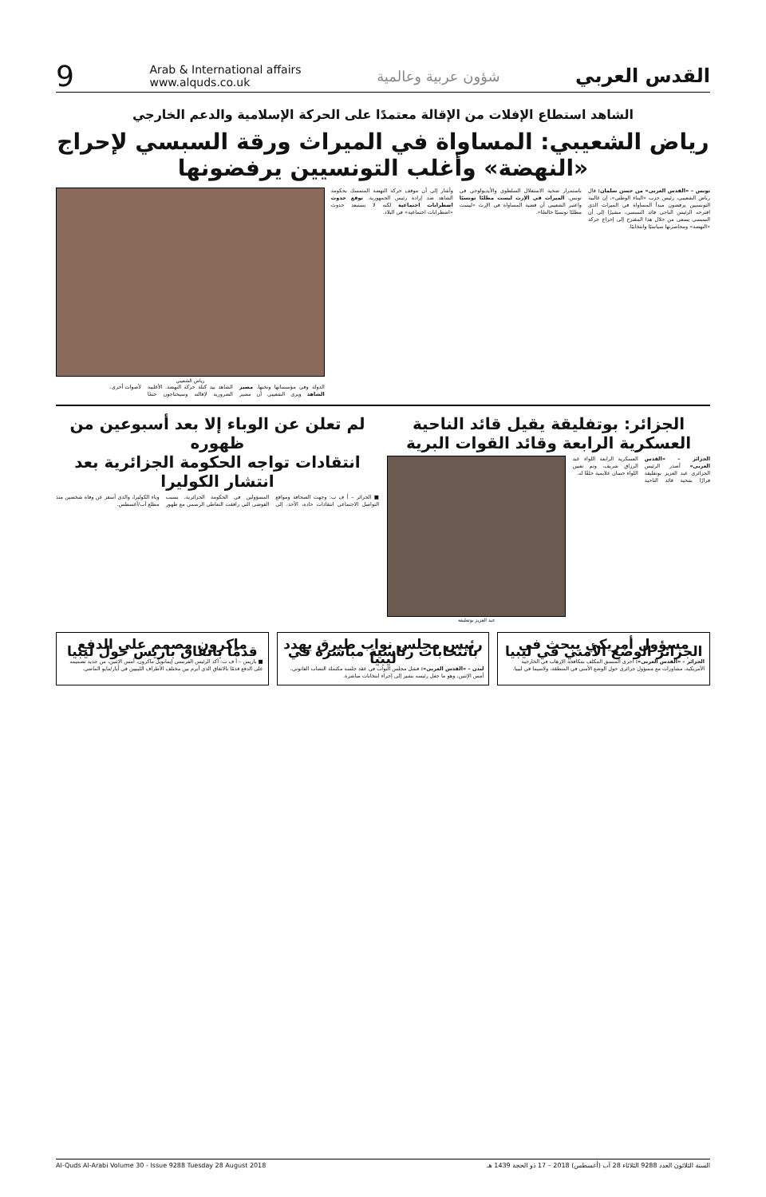9 Arab & International affairs
www.alquds.co.uk شؤون عربية وعالمية القدس العربي
الشاهد استطاع الإفلات من الإقالة معتمدًا على الحركة الإسلامية والدعم الخارجي
رياض الشعيبي: المساواة في الميراث ورقة السبسي لإحراج «النهضة» وأغلب التونسيين يرفضونها
تونس – «القدس العربي» من حسن سلمان: قال رياض الشعيبي، رئيس حزب «البناء الوطني»، إن غالبية التونسيين يرفضون مبدأ المساواة في الميراث الذي اقترحه الرئيس الباجي قائد السبسي، مشيرًا إلى أن السبسي يسعى من خلال هذا المقترح إلى إحراج حركة «النهضة» ومحاصرتها سياسيًا وانتخابيًا.
باستمرار ضحية الاستغلال السلطوي والأيديولوجي في تونس. الميراث في الإرث ليست مطلبًا تونسيًا واعتبر الشعيبي أن قضية المساواة في الإرث «ليست مطلبًا تونسيًا خالصًا».
وأشار إلى أن موقف حركة النهضة المتمسك بحكومة الشاهد ضد إرادة رئيس الجمهورية. توقع حدوث اضطرابات اجتماعية لكنه لا يستبعد حدوث «اضطرابات اجتماعية» في البلاد.
رياض الشعيبي
الدولة وفي مؤسساتها ونخبها. مصير الشاهد ويرى الشعيبي أن مصير الشاهد بيد كتلة حركة النهضة. الأغلبية الضرورية لإقالته وسيحتاجون حتمًا لأصوات أخرى.
الجزائر: بوتفليقة يقيل قائد الناحية العسكرية الرابعة وقائد القوات البرية
الجزائر – «القدس العربي» أصدر الرئيس الجزائري عبد العزيز بوتفليقة قرارًا بتنحية قائد الناحية العسكرية الرابعة اللواء عبد الرزاق شريف، وتم تعيين اللواء حسان علايمية خلفًا له.
عبد العزيز بوتفليقة
لم تعلن عن الوباء إلا بعد أسبوعين من ظهوره
انتقادات تواجه الحكومة الجزائرية بعد انتشار الكوليرا
■ الجزائر – أ ف ب: وجهت الصحافة ومواقع التواصل الاجتماعي انتقادات حادة، الأحد، إلى المسؤولين في الحكومة الجزائرية، بسبب الفوضى التي رافقت التعاطي الرسمي مع ظهور وباء الكوليرا، والذي أسفر عن وفاة شخصين منذ مطلع آب/أغسطس.
مسؤول أمريكي يبحث في الجزائر الوضع الأمني في ليبيا
الجزائر – «القدس العربي»: أجرى المنسق المكلف بمكافحة الإرهاب في الخارجية الأمريكية، مشاورات مع مسؤول جزائري حول الوضع الأمني في المنطقة، ولاسيما في ليبيا.
رئيس مجلس نواب طبرق يهدد بانتخابات رئاسية مباشرة في ليبيا
لندن – «القدس العربي»: فشل مجلس النواب في عقد جلسة مكتملة النصاب القانوني، أمس الإثنين، وهو ما جعل رئيسه يشير إلى إجراء انتخابات مباشرة.
ماكرون مصمم على الدفع قدمًا باتفاق باريس حول ليبيا
■ باريس – أ ف ب: أكد الرئيس الفرنسي إيمانويل ماكرون، أمس الإثنين، من جديد تصميمه على الدفع قدمًا بالاتفاق الذي أبرم بين مختلف الأطراف الليبيين في أيار/مايو الماضي.
Al-Quds Al-Arabi Volume 30 - Issue 9288 Tuesday 28 August 2018 السنة الثلاثون العدد 9288 الثلاثاء 28 آب (أغسطس) 2018 – 17 ذو الحجة 1439 هـ